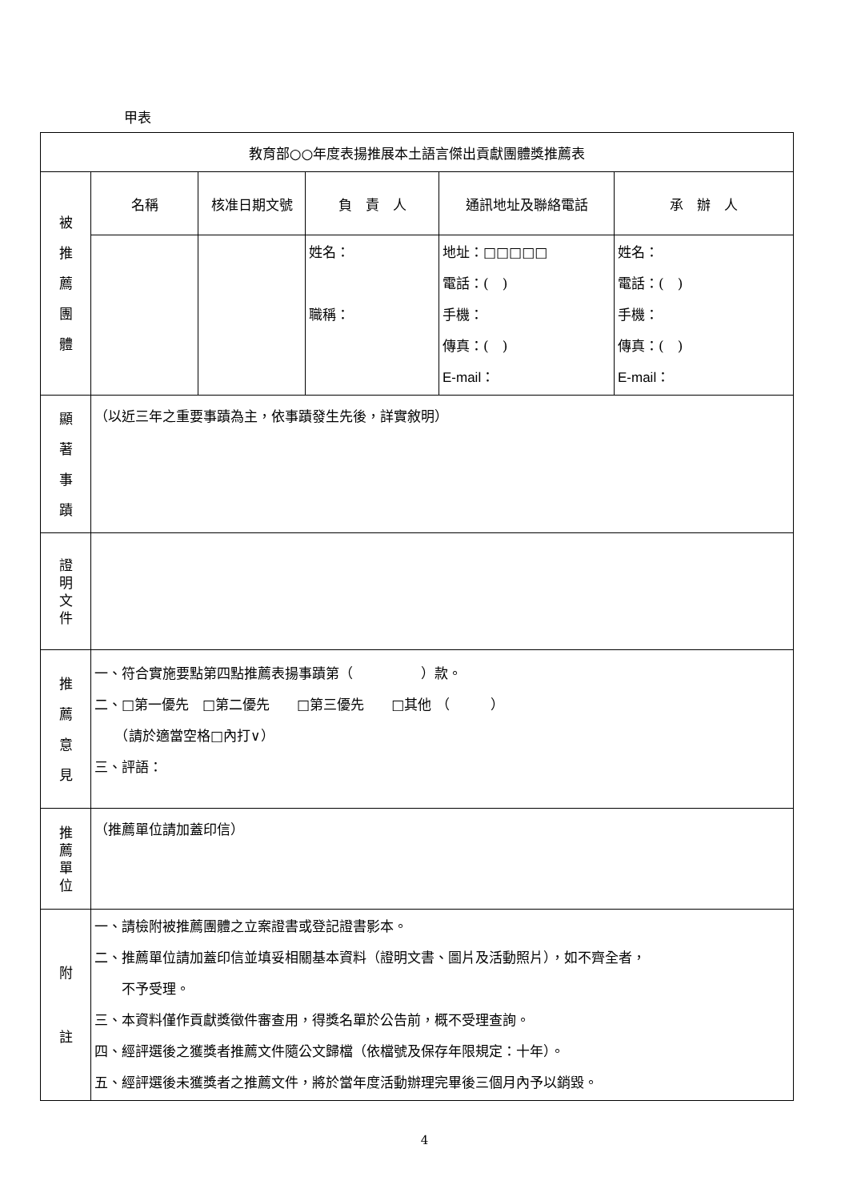甲表
| 教育部○○年度表揚推展本土語言傑出貢獻團體獎推薦表 | | | | | |
| 被 推 薦 團 體 | 名稱 | 核准日期文號 | 負 責 人 | 通訊地址及聯絡電話 | 承 辦 人 |
| | | | 姓名： 職稱： | 地址：□□□□□ 電話：( ) 手機： 傳真：( ) E-mail： | 姓名： 電話：( ) 手機： 傳真：( ) E-mail： |
| 顯 著 事 蹟 | （以近三年之重要事蹟為主，依事蹟發生先後，詳實敘明） | | | | |
| 證 明 文 件 | | | | | |
| 推 薦 意 見 | 一、符合實施要點第四點推薦表揚事蹟第（ ）款。 二、□第一優先 □第二優先 □第三優先 □其他 （ ） （請於適當空格□內打∨） 三、評語： | | | | |
| 推 薦 單 位 | （推薦單位請加蓋印信） | | | | |
| 附 註 | 一、請檢附被推薦團體之立案證書或登記證書影本。 二、推薦單位請加蓋印信並填妥相關基本資料（證明文書、圖片及活動照片），如不齊全者， 不予受理。 三、本資料僅作貢獻獎徵件審查用，得獎名單於公告前，概不受理查詢。 四、經評選後之獲獎者推薦文件隨公文歸檔（依檔號及保存年限規定：十年）。 五、經評選後未獲獎者之推薦文件，將於當年度活動辦理完畢後三個月內予以銷毀。 | | | | |
4